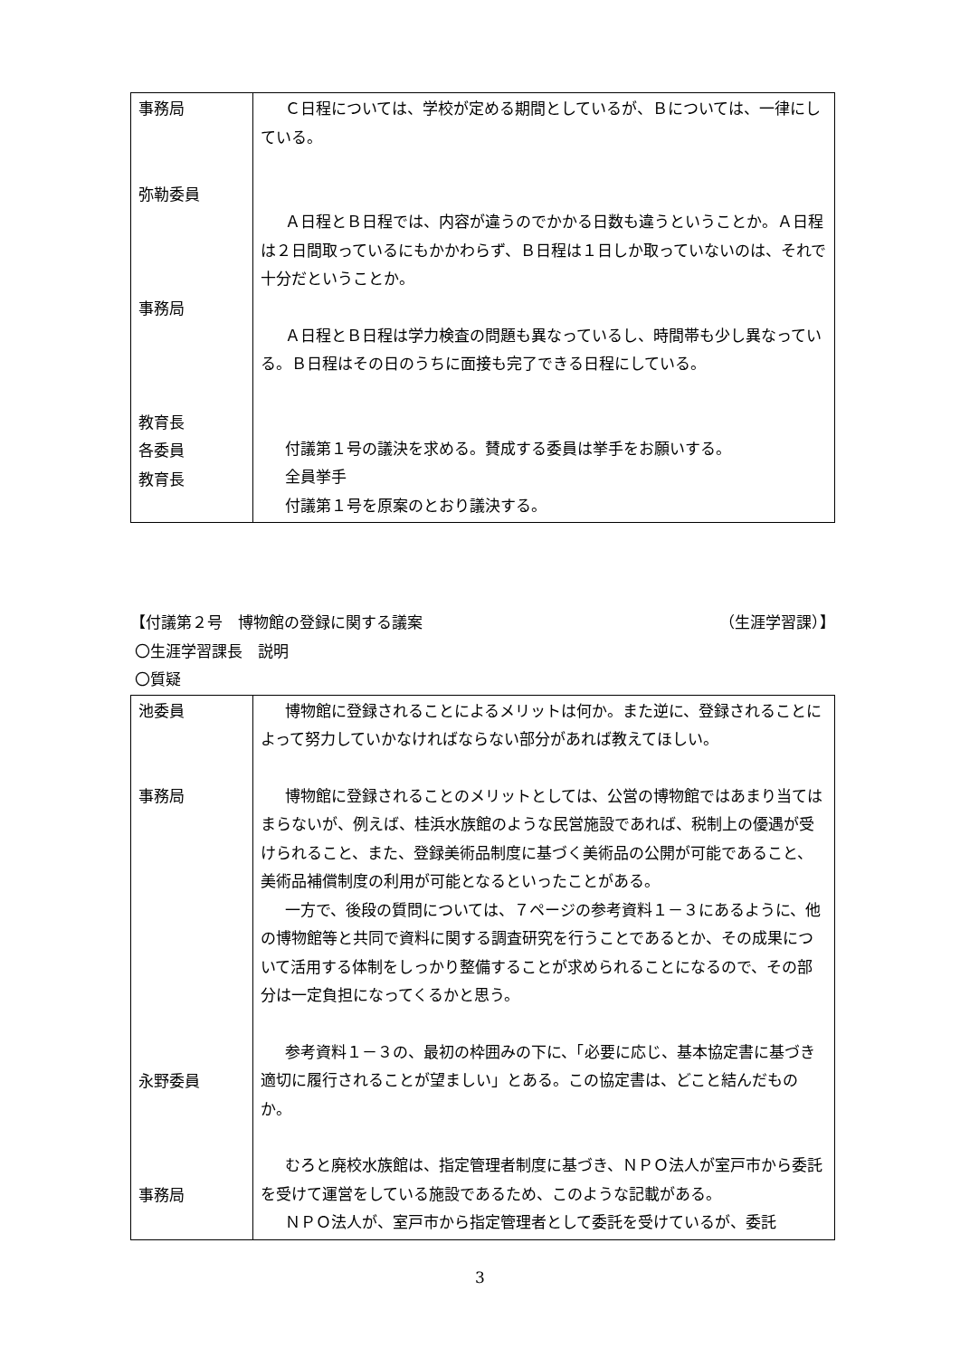| 事務局 弥勒委員 事務局 教育長 各委員 教育長 | Ｃ日程については、学校が定める期間としているが、Ｂについては、一律にしている。 Ａ日程とＢ日程では、内容が違うのでかかる日数も違うということか。Ａ日程は２日間取っているにもかかわらず、Ｂ日程は１日しか取っていないのは、それで十分だということか。 Ａ日程とＢ日程は学力検査の問題も異なっているし、時間帯も少し異なっている。Ｂ日程はその日のうちに面接も完了できる日程にしている。 付議第１号の議決を求める。賛成する委員は挙手をお願いする。 全員挙手 付議第１号を原案のとおり議決する。 |
【付議第２号　博物館の登録に関する議案 （生涯学習課）】
〇生涯学習課長　説明
〇質疑
| 池委員 事務局 永野委員 事務局 | 博物館に登録されることによるメリットは何か。また逆に、登録されることによって努力していかなければならない部分があれば教えてほしい。 博物館に登録されることのメリットとしては、公営の博物館ではあまり当てはまらないが、例えば、桂浜水族館のような民営施設であれば、税制上の優遇が受けられること、また、登録美術品制度に基づく美術品の公開が可能であること、美術品補償制度の利用が可能となるといったことがある。 一方で、後段の質問については、７ページの参考資料１－３にあるように、他の博物館等と共同で資料に関する調査研究を行うことであるとか、その成果について活用する体制をしっかり整備することが求められることになるので、その部分は一定負担になってくるかと思う。 参考資料１－３の、最初の枠囲みの下に、「必要に応じ、基本協定書に基づき適切に履行されることが望ましい」とある。この協定書は、どこと結んだものか。 むろと廃校水族館は、指定管理者制度に基づき、ＮＰＯ法人が室戸市から委託を受けて運営をしている施設であるため、このような記載がある。 ＮＰＯ法人が、室戸市から指定管理者として委託を受けているが、委託 |
3